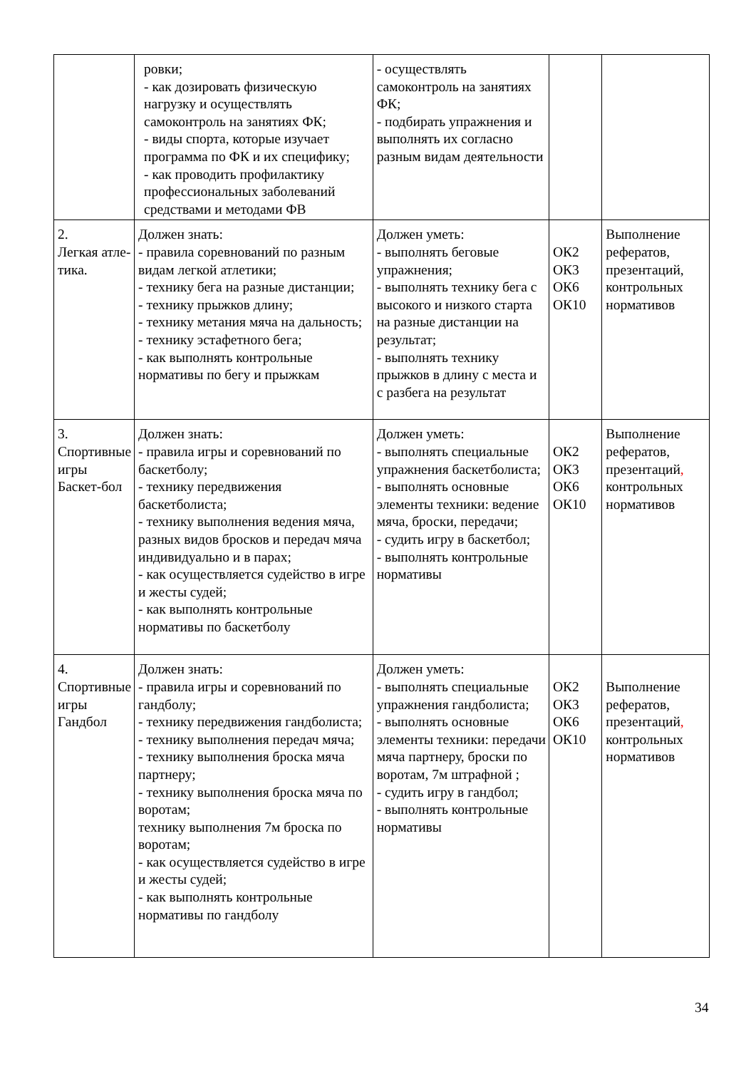| | ровки; - как дозировать физическую нагрузку и осуществлять самоконтроль на занятиях ФК; - виды спорта, которые изучает программа по ФК и их специфику; - как проводить профилактику профессиональных заболеваний средствами и методами ФВ | - осуществлять самоконтроль на занятиях ФК; - подбирать упражнения и выполнять их согласно разным видам деятельности | | |
| 2. Легкая атле- тика. | Должен знать: - правила соревнований по разным видам легкой атлетики; - технику бега на разные дистанции; - технику прыжков длину; - технику метания мяча на дальность; - технику эстафетного бега; - как выполнять контрольные нормативы по бегу и прыжкам | Должен уметь: - выполнять беговые упражнения; - выполнять технику бега с высокого и низкого старта на разные дистанции на результат; - выполнять технику прыжков в длину с места и с разбега на результат | ОК2 ОК3 ОК6 ОК10 | Выполнение рефератов, презентаций, контрольных нормативов |
| 3. Спортивные игры Баскет-бол | Должен знать: - правила игры и соревнований по баскетболу; - технику передвижения баскетболиста; - технику выполнения ведения мяча, разных видов бросков и передач мяча индивидуально и в парах; - как осуществляется судейство в игре и жесты судей; - как выполнять контрольные нормативы по баскетболу | Должен уметь: - выполнять специальные упражнения баскетболиста; - выполнять основные элементы техники: ведение мяча, броски, передачи; - судить игру в баскетбол; - выполнять контрольные нормативы | ОК2 ОК3 ОК6 ОК10 | Выполнение рефератов, презентаций , контрольных нормативов |
| 4. Спортивные игры Гандбол | Должен знать: - правила игры и соревнований по гандболу; - технику передвижения гандболиста; - технику выполнения передач мяча; - технику выполнения броска мяча партнеру; - технику выполнения броска мяча по воротам; технику выполнения 7м броска по воротам; - как осуществляется судейство в игре и жесты судей; - как выполнять контрольные нормативы по гандболу | Должен уметь: - выполнять специальные упражнения гандболиста; - выполнять основные элементы техники: передачи мяча партнеру, броски по воротам, 7м штрафной ; - судить игру в гандбол; - выполнять контрольные нормативы | ОК2 ОК3 ОК6 ОК10 | Выполнение рефератов, презентаций , контрольных нормативов |
34